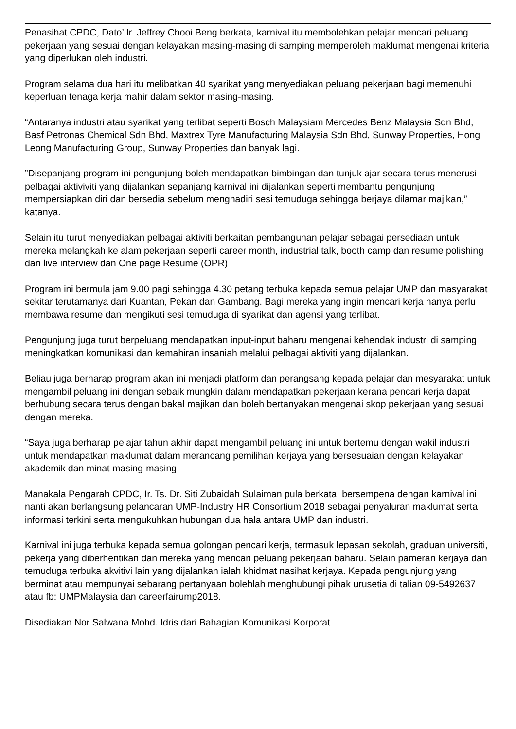Penasihat CPDC, Dato’ Ir. Jeffrey Chooi Beng berkata, karnival itu membolehkan pelajar mencari peluang pekerjaan yang sesuai dengan kelayakan masing-masing di samping memperoleh maklumat mengenai kriteria yang diperlukan oleh industri.
Program selama dua hari itu melibatkan 40 syarikat yang menyediakan peluang pekerjaan bagi memenuhi keperluan tenaga kerja mahir dalam sektor masing-masing.
“Antaranya industri atau syarikat yang terlibat seperti Bosch Malaysiam Mercedes Benz Malaysia Sdn Bhd, Basf Petronas Chemical Sdn Bhd, Maxtrex Tyre Manufacturing Malaysia Sdn Bhd, Sunway Properties, Hong Leong Manufacturing Group, Sunway Properties dan banyak lagi.
”Disepanjang program ini pengunjung boleh mendapatkan bimbingan dan tunjuk ajar secara terus menerusi pelbagai aktiviviti yang dijalankan sepanjang karnival ini dijalankan seperti membantu pengunjung mempersiapkan diri dan bersedia sebelum menghadiri sesi temuduga sehingga berjaya dilamar majikan,” katanya.
Selain itu turut menyediakan pelbagai aktiviti berkaitan pembangunan pelajar sebagai persediaan untuk mereka melangkah ke alam pekerjaan seperti career month, industrial talk, booth camp dan resume polishing dan live interview dan One page Resume (OPR)
Program ini bermula jam 9.00 pagi sehingga 4.30 petang terbuka kepada semua pelajar UMP dan masyarakat sekitar terutamanya dari Kuantan, Pekan dan Gambang. Bagi mereka yang ingin mencari kerja hanya perlu membawa resume dan mengikuti sesi temuduga di syarikat dan agensi yang terlibat.
Pengunjung juga turut berpeluang mendapatkan input-input baharu mengenai kehendak industri di samping meningkatkan komunikasi dan kemahiran insaniah melalui pelbagai aktiviti yang dijalankan.
Beliau juga berharap program akan ini menjadi platform dan perangsang kepada pelajar dan mesyarakat untuk mengambil peluang ini dengan sebaik mungkin dalam mendapatkan pekerjaan kerana pencari kerja dapat berhubung secara terus dengan bakal majikan dan boleh bertanyakan mengenai skop pekerjaan yang sesuai dengan mereka.
“Saya juga berharap pelajar tahun akhir dapat mengambil peluang ini untuk bertemu dengan wakil industri untuk mendapatkan maklumat dalam merancang pemilihan kerjaya yang bersesuaian dengan kelayakan akademik dan minat masing-masing.
Manakala Pengarah CPDC, Ir. Ts. Dr. Siti Zubaidah Sulaiman pula berkata, bersempena dengan karnival ini nanti akan berlangsung pelancaran UMP-Industry HR Consortium 2018 sebagai penyaluran maklumat serta informasi terkini serta mengukuhkan hubungan dua hala antara UMP dan industri.
Karnival ini juga terbuka kepada semua golongan pencari kerja, termasuk lepasan sekolah, graduan universiti, pekerja yang diberhentikan dan mereka yang mencari peluang pekerjaan baharu. Selain pameran kerjaya dan temuduga terbuka akvitivi lain yang dijalankan ialah khidmat nasihat kerjaya. Kepada pengunjung yang berminat atau mempunyai sebarang pertanyaan bolehlah menghubungi pihak urusetia di talian 09-5492637 atau fb: UMPMalaysia dan careerfairump2018.
Disediakan Nor Salwana Mohd. Idris dari Bahagian Komunikasi Korporat